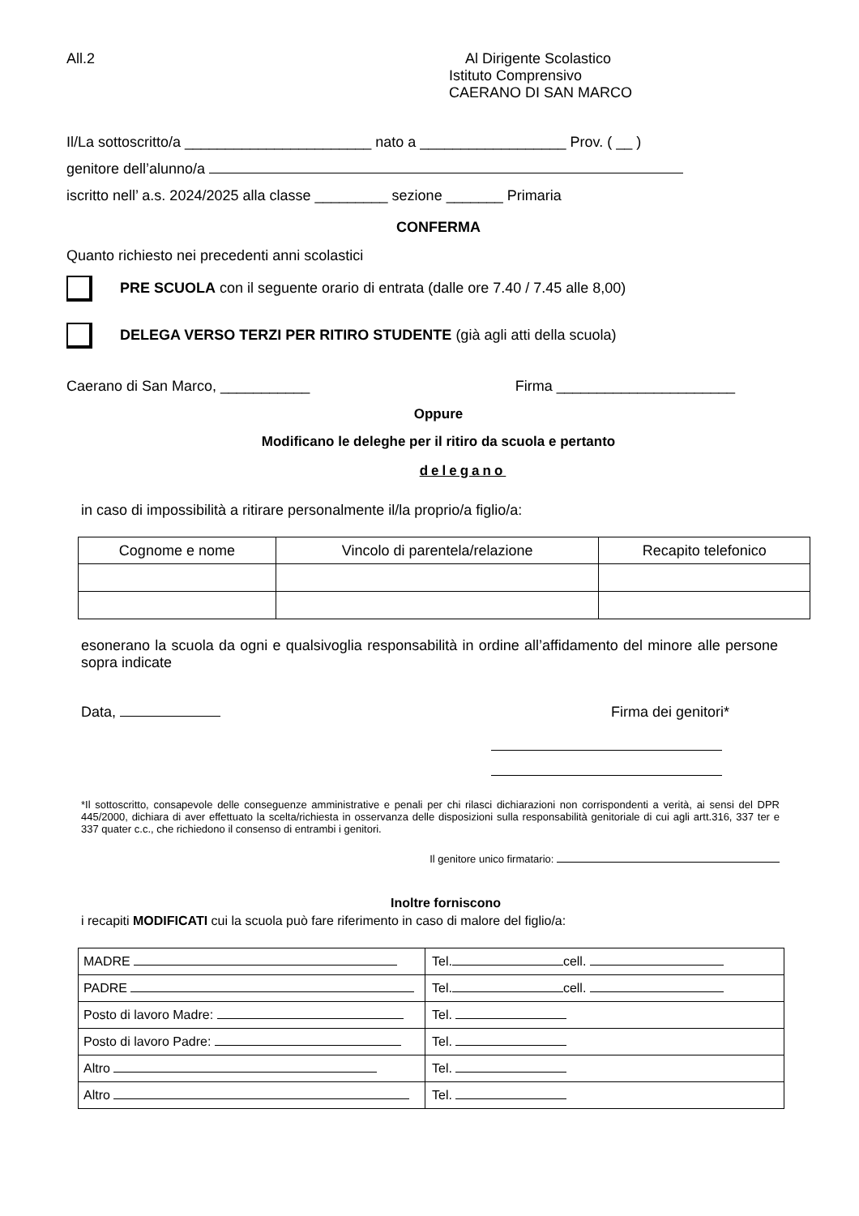All.2 Al Dirigente Scolastico
Istituto Comprensivo
CAERANO DI SAN MARCO
Il/La sottoscritto/a _______________________ nato a __________________ Prov. ( __ )
genitore dell’alunno/a
iscritto nell’ a.s. 2024/2025 alla classe _________ sezione _______ Primaria
CONFERMA
Quanto richiesto nei precedenti anni scolastici
PRE SCUOLA con il seguente orario di entrata (dalle ore 7.40 / 7.45 alle 8,00)
DELEGA VERSO TERZI PER RITIRO STUDENTE (già agli atti della scuola)
Caerano di San Marco, ___________
Firma ______________________
Oppure
Modificano le deleghe per il ritiro da scuola e pertanto
delegano
in caso di impossibilità a ritirare personalmente il/la proprio/a figlio/a:
| Cognome e nome | Vincolo di parentela/relazione | Recapito telefonico |
esonerano la scuola da ogni e qualsivoglia responsabilità in ordine all’affidamento del minore alle persone sopra indicate
Data, Firma dei genitori*
*Il sottoscritto, consapevole delle conseguenze amministrative e penali per chi rilasci dichiarazioni non corrispondenti a verità, ai sensi del DPR 445/2000, dichiara di aver effettuato la scelta/richiesta in osservanza delle disposizioni sulla responsabilità genitoriale di cui agli artt.316, 337 ter e 337 quater c.c., che richiedono il consenso di entrambi i genitori.
Il genitore unico firmatario:
Inoltre forniscono
i recapiti MODIFICATI cui la scuola può fare riferimento in caso di malore del figlio/a:
| MADRE | Tel. cell. |
| PADRE | Tel. cell. |
| Posto di lavoro Madre: | Tel. |
| Posto di lavoro Padre: | Tel. |
| Altro | Tel. |
| Altro | Tel. |